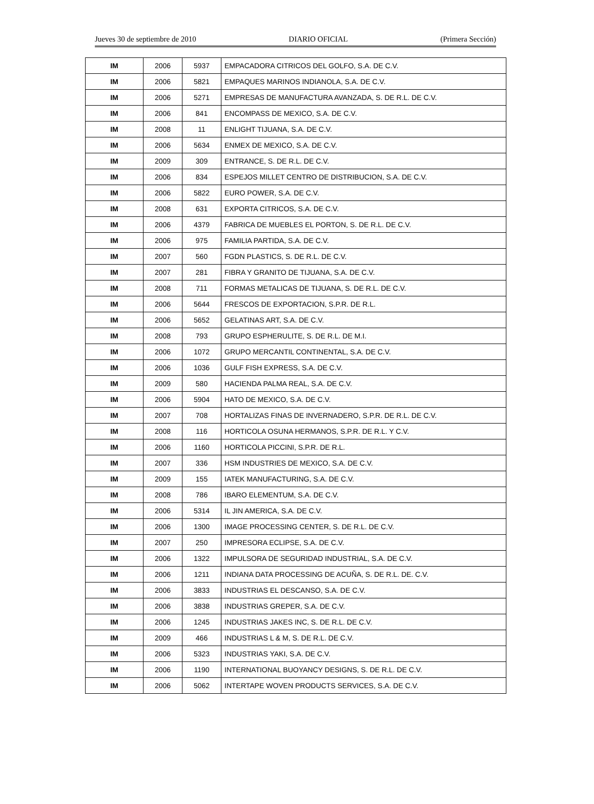Jueves 30 de septiembre de 2010 DIARIO OFICIAL (Primera Sección)
| IM | 2006 | 5937 | EMPACADORA CITRICOS DEL GOLFO, S.A. DE C.V. |
| IM | 2006 | 5821 | EMPAQUES MARINOS INDIANOLA, S.A. DE C.V. |
| IM | 2006 | 5271 | EMPRESAS DE MANUFACTURA AVANZADA, S. DE R.L. DE C.V. |
| IM | 2006 | 841 | ENCOMPASS DE MEXICO, S.A. DE C.V. |
| IM | 2008 | 11 | ENLIGHT TIJUANA, S.A. DE C.V. |
| IM | 2006 | 5634 | ENMEX DE MEXICO, S.A. DE C.V. |
| IM | 2009 | 309 | ENTRANCE, S. DE R.L. DE C.V. |
| IM | 2006 | 834 | ESPEJOS MILLET CENTRO DE DISTRIBUCION, S.A. DE C.V. |
| IM | 2006 | 5822 | EURO POWER, S.A. DE C.V. |
| IM | 2008 | 631 | EXPORTA CITRICOS, S.A. DE C.V. |
| IM | 2006 | 4379 | FABRICA DE MUEBLES EL PORTON, S. DE R.L. DE C.V. |
| IM | 2006 | 975 | FAMILIA PARTIDA, S.A. DE C.V. |
| IM | 2007 | 560 | FGDN PLASTICS, S. DE R.L. DE C.V. |
| IM | 2007 | 281 | FIBRA Y GRANITO DE TIJUANA, S.A. DE C.V. |
| IM | 2008 | 711 | FORMAS METALICAS DE TIJUANA, S. DE R.L. DE C.V. |
| IM | 2006 | 5644 | FRESCOS DE EXPORTACION, S.P.R. DE R.L. |
| IM | 2006 | 5652 | GELATINAS ART, S.A. DE C.V. |
| IM | 2008 | 793 | GRUPO ESPHERULITE, S. DE R.L. DE M.I. |
| IM | 2006 | 1072 | GRUPO MERCANTIL CONTINENTAL, S.A. DE C.V. |
| IM | 2006 | 1036 | GULF FISH EXPRESS, S.A. DE C.V. |
| IM | 2009 | 580 | HACIENDA PALMA REAL, S.A. DE C.V. |
| IM | 2006 | 5904 | HATO DE MEXICO, S.A. DE C.V. |
| IM | 2007 | 708 | HORTALIZAS FINAS DE INVERNADERO, S.P.R. DE R.L. DE C.V. |
| IM | 2008 | 116 | HORTICOLA OSUNA HERMANOS, S.P.R. DE R.L. Y C.V. |
| IM | 2006 | 1160 | HORTICOLA PICCINI, S.P.R. DE R.L. |
| IM | 2007 | 336 | HSM INDUSTRIES DE MEXICO, S.A. DE C.V. |
| IM | 2009 | 155 | IATEK MANUFACTURING, S.A. DE C.V. |
| IM | 2008 | 786 | IBARO ELEMENTUM, S.A. DE C.V. |
| IM | 2006 | 5314 | IL JIN AMERICA, S.A. DE C.V. |
| IM | 2006 | 1300 | IMAGE PROCESSING CENTER, S. DE R.L. DE C.V. |
| IM | 2007 | 250 | IMPRESORA ECLIPSE, S.A. DE C.V. |
| IM | 2006 | 1322 | IMPULSORA DE SEGURIDAD INDUSTRIAL, S.A. DE C.V. |
| IM | 2006 | 1211 | INDIANA DATA PROCESSING DE ACUÑA, S. DE R.L. DE. C.V. |
| IM | 2006 | 3833 | INDUSTRIAS EL DESCANSO, S.A. DE C.V. |
| IM | 2006 | 3838 | INDUSTRIAS GREPER, S.A. DE C.V. |
| IM | 2006 | 1245 | INDUSTRIAS JAKES INC, S. DE R.L. DE C.V. |
| IM | 2009 | 466 | INDUSTRIAS L & M, S. DE R.L. DE C.V. |
| IM | 2006 | 5323 | INDUSTRIAS YAKI, S.A. DE C.V. |
| IM | 2006 | 1190 | INTERNATIONAL BUOYANCY DESIGNS, S. DE R.L. DE C.V. |
| IM | 2006 | 5062 | INTERTAPE WOVEN PRODUCTS SERVICES, S.A. DE C.V. |